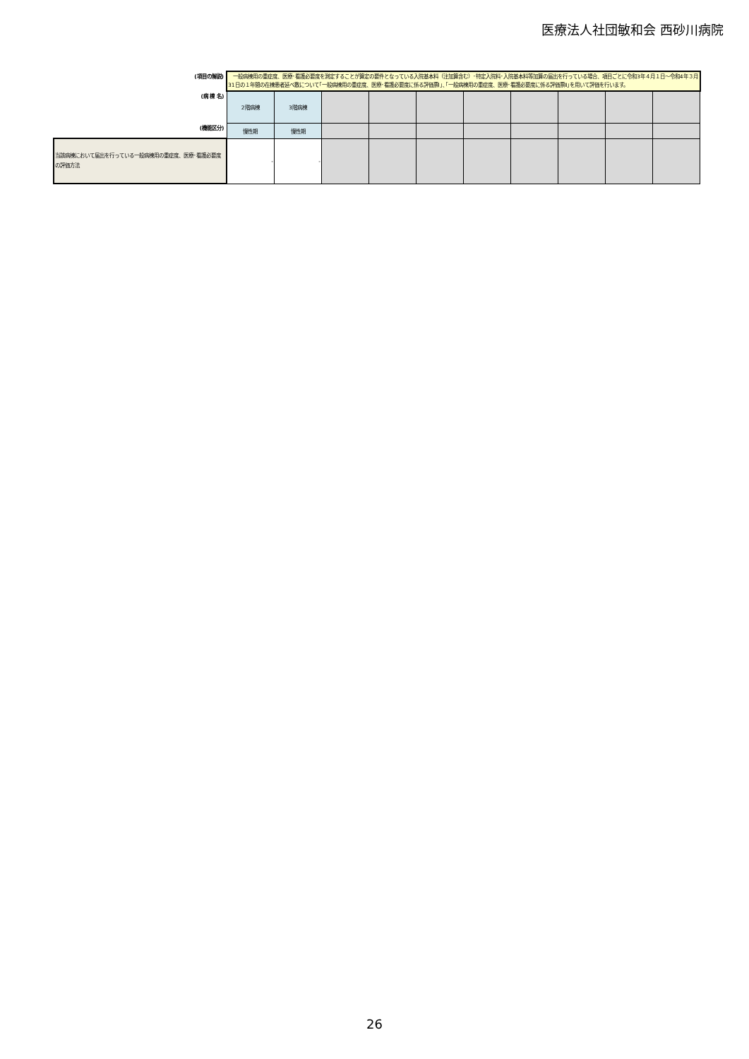医療法人社団敏和会 西砂川病院
| (項目の解説) | 一般病棟用の重症度、医療･看護必要度を測定することが算定の要件となっている入院基本料（注加算含む）･特定入院料･入院基本料等加算の届出を行っている場合、項目ごとに令和3年４月１日～令和4年３月31日の１年間の在棟患者延べ数について｢一般病棟用の重症度、医療･看護必要度に係る評価票Ⅰ｣､｢一般病棟用の重症度、医療･看護必要度に係る評価票Ⅱ｣を用いて評価を行います。 | | | | | | | | | |
| (病 棟 名) | 2階病棟 | 3階病棟 | | | | | | | | |
| (機能区分) | 慢性期 | 慢性期 | | | | | | | | |
| 当該病棟において届出を行っている一般病棟用の重症度、医療･看護必要度の評価方法 | - | - | | | | | | | | |
26